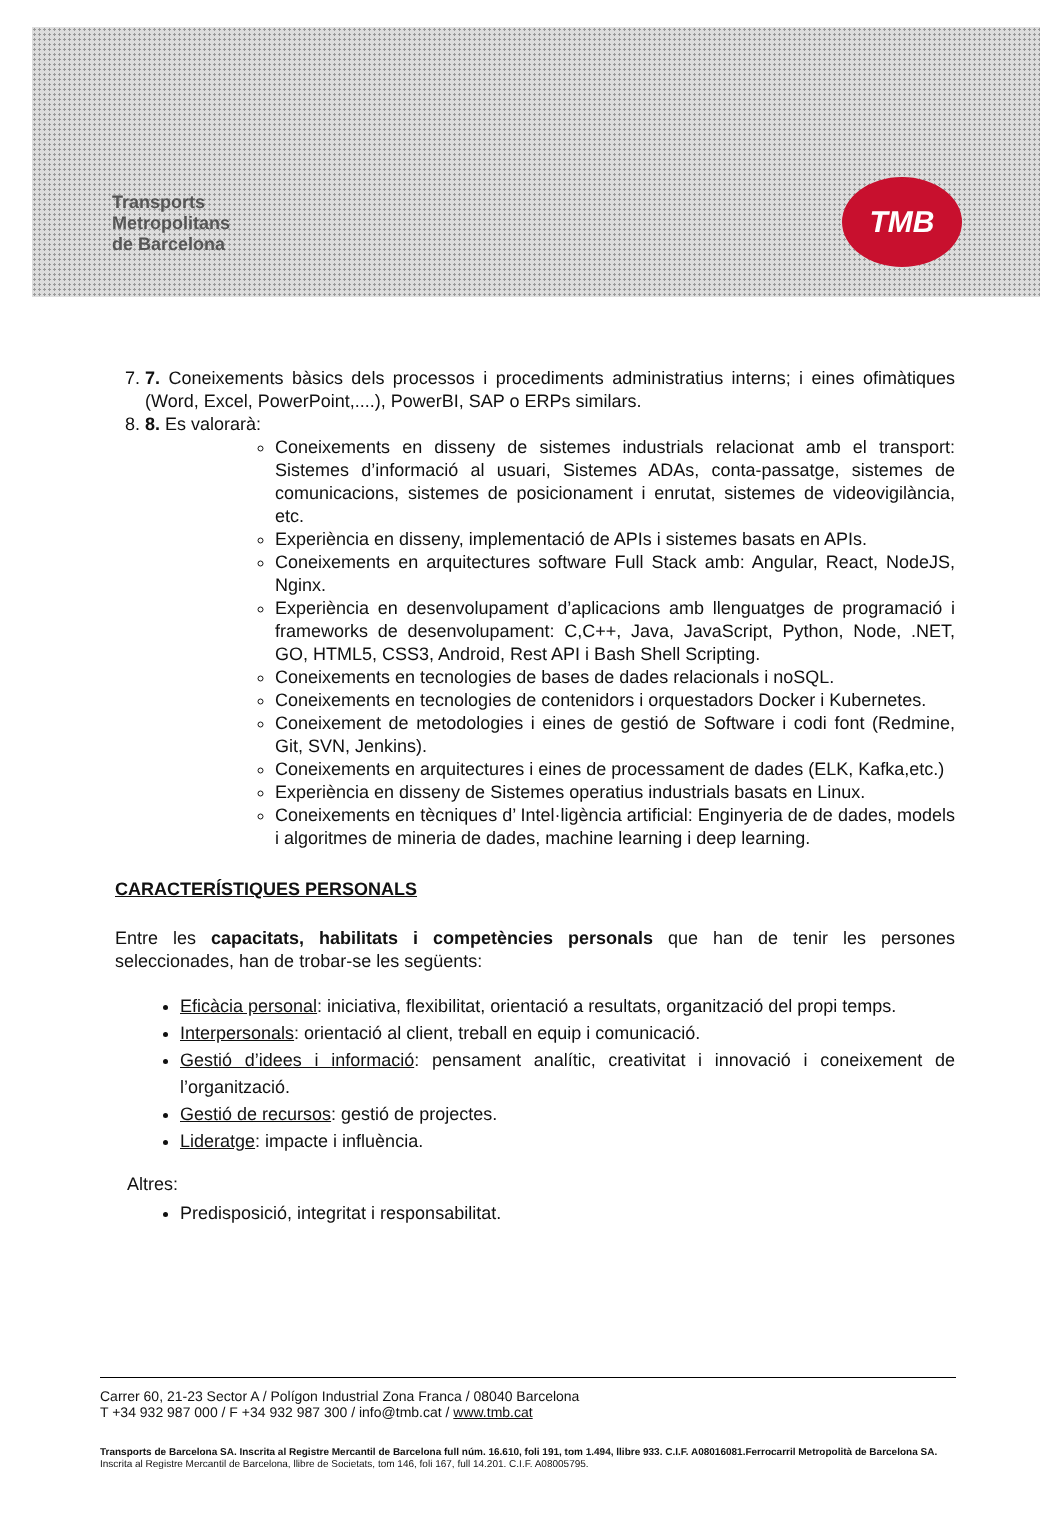Transports
Metropolitans
de Barcelona
TMB
7. 7. Coneixements bàsics dels processos i procediments administratius interns; i eines ofimàtiques (Word, Excel, PowerPoint,....), PowerBI, SAP o ERPs similars.
8. 8. Es valorarà:
Coneixements en disseny de sistemes industrials relacionat amb el transport: Sistemes d’informació al usuari, Sistemes ADAs, conta-passatge, sistemes de comunicacions, sistemes de posicionament i enrutat, sistemes de videovigilància, etc.
Experiència en disseny, implementació de APIs i sistemes basats en APIs.
Coneixements en arquitectures software Full Stack amb: Angular, React, NodeJS, Nginx.
Experiència en desenvolupament d’aplicacions amb llenguatges de programació i frameworks de desenvolupament: C,C++, Java, JavaScript, Python, Node, .NET, GO, HTML5, CSS3, Android, Rest API i Bash Shell Scripting.
Coneixements en tecnologies de bases de dades relacionals i noSQL.
Coneixements en tecnologies de contenidors i orquestadors Docker i Kubernetes.
Coneixement de metodologies i eines de gestió de Software i codi font (Redmine, Git, SVN, Jenkins).
Coneixements en arquitectures i eines de processament de dades (ELK, Kafka,etc.)
Experiència en disseny de Sistemes operatius industrials basats en Linux.
Coneixements en tècniques d’ Intel·ligència artificial: Enginyeria de de dades, models i algoritmes de mineria de dades, machine learning i deep learning.
CARACTERÍSTIQUES PERSONALS
Entre les capacitats, habilitats i competències personals que han de tenir les persones seleccionades, han de trobar-se les següents:
Eficàcia personal: iniciativa, flexibilitat, orientació a resultats, organització del propi temps.
Interpersonals: orientació al client, treball en equip i comunicació.
Gestió d’idees i informació: pensament analític, creativitat i innovació i coneixement de l’organització.
Gestió de recursos: gestió de projectes.
Lideratge: impacte i influència.
Altres:
Predisposició, integritat i responsabilitat.
Carrer 60, 21-23 Sector A / Polígon Industrial Zona Franca / 08040 Barcelona
T +34 932 987 000 / F +34 932 987 300 / info@tmb.cat / www.tmb.cat
Transports de Barcelona SA. Inscrita al Registre Mercantil de Barcelona full núm. 16.610, foli 191, tom 1.494, llibre 933. C.I.F. A08016081.Ferrocarril Metropolità de Barcelona SA. Inscrita al Registre Mercantil de Barcelona, llibre de Societats, tom 146, foli 167, full 14.201. C.I.F. A08005795.